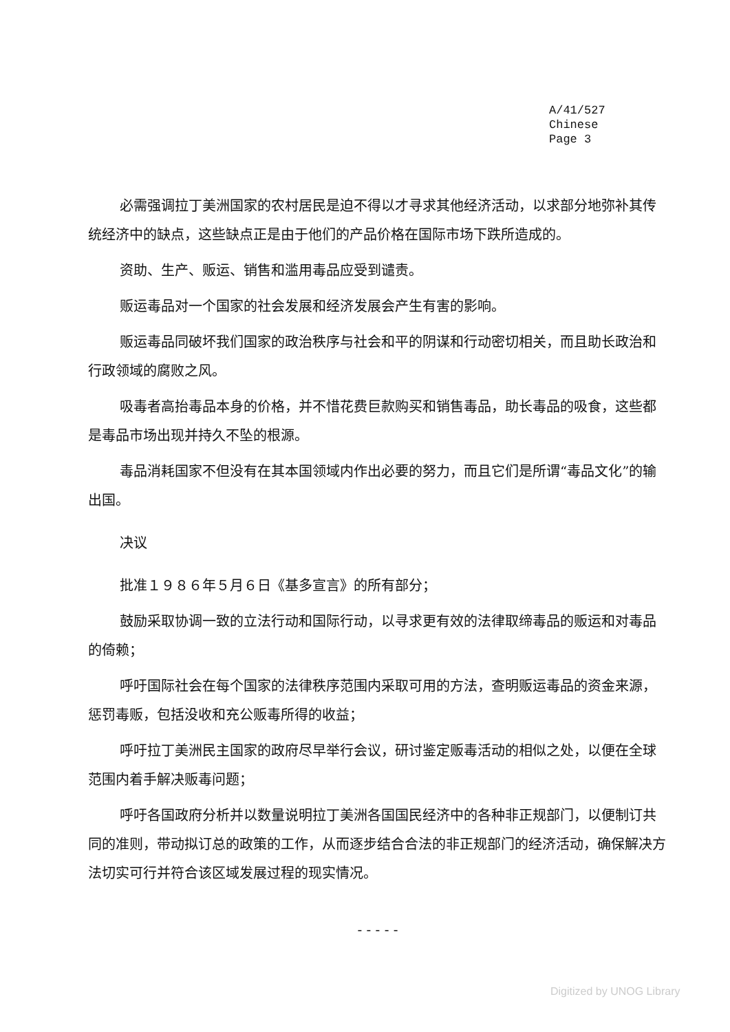A/41/527
Chinese
Page 3
必需强调拉丁美洲国家的农村居民是迫不得以才寻求其他经济活动，以求部分地弥补其传统经济中的缺点，这些缺点正是由于他们的产品价格在国际市场下跌所造成的。
资助、生产、贩运、销售和滥用毒品应受到谴责。
贩运毒品对一个国家的社会发展和经济发展会产生有害的影响。
贩运毒品同破坏我们国家的政治秩序与社会和平的阴谋和行动密切相关，而且助长政治和行政领域的腐败之风。
吸毒者高抬毒品本身的价格，并不惜花费巨款购买和销售毒品，助长毒品的吸食，这些都是毒品市场出现并持久不坠的根源。
毒品消耗国家不但没有在其本国领域内作出必要的努力，而且它们是所谓“毒品文化”的输出国。
决议
批准１９８６年５月６日《基多宣言》的所有部分；
鼓励采取协调一致的立法行动和国际行动，以寻求更有效的法律取缔毒品的贩运和对毒品的倚赖；
呼吁国际社会在每个国家的法律秩序范围内采取可用的方法，查明贩运毒品的资金来源，惩罚毒贩，包括没收和充公贩毒所得的收益；
呼吁拉丁美洲民主国家的政府尽早举行会议，研讨鉴定贩毒活动的相似之处，以便在全球范围内着手解决贩毒问题；
呼吁各国政府分析并以数量说明拉丁美洲各国国民经济中的各种非正规部门，以便制订共同的准则，带动拟订总的政策的工作，从而逐步结合合法的非正规部门的经济活动，确保解决方法切实可行并符合该区域发展过程的现实情况。
- - - - -
Digitized by UNOG Library